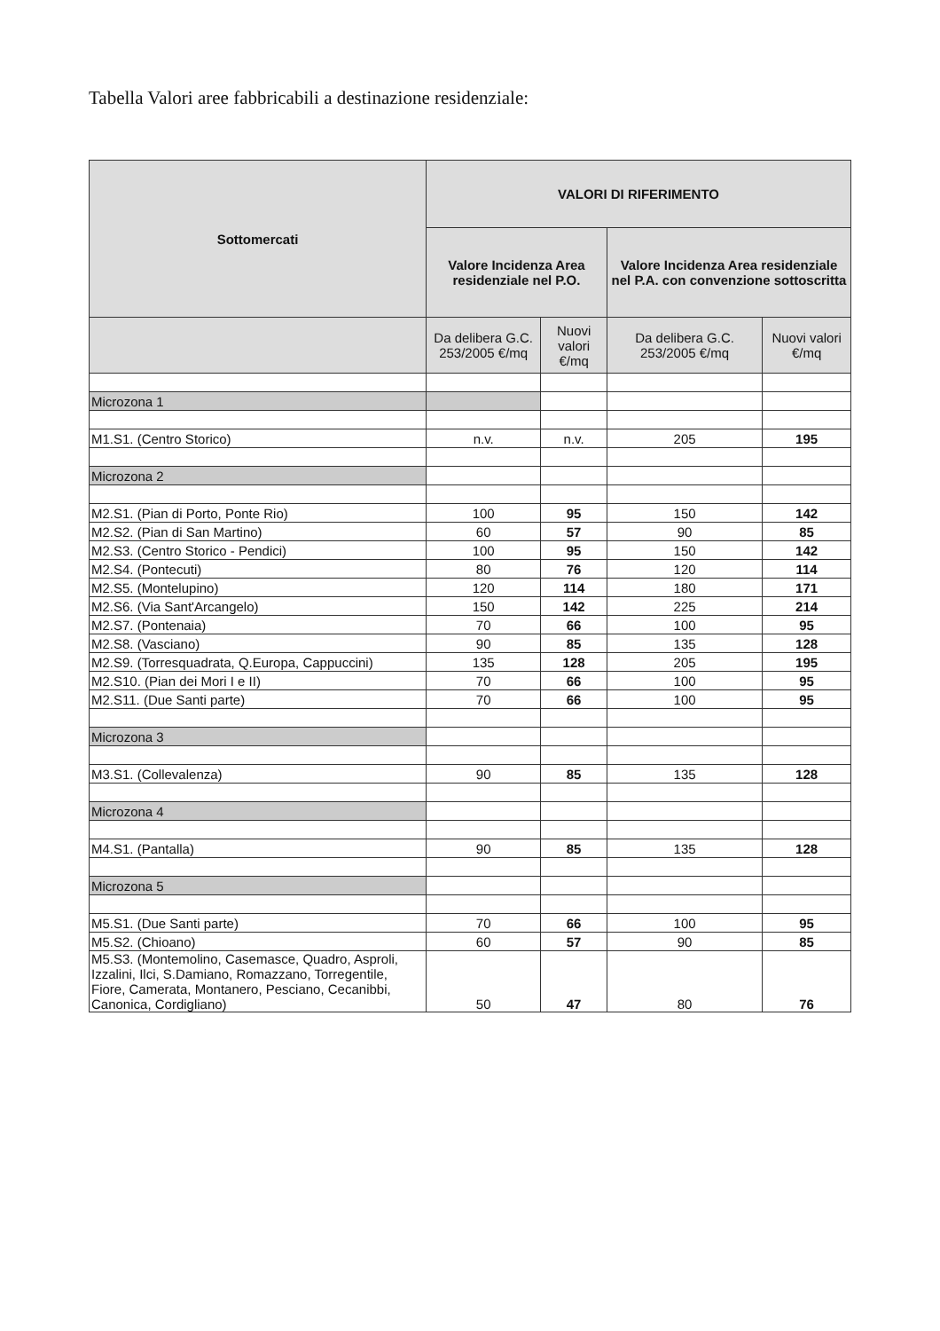Tabella Valori aree fabbricabili a destinazione residenziale:
| Sottomercati | VALORI DI RIFERIMENTO | | | |
| --- | --- | --- | --- | --- |
| | Valore Incidenza Area residenziale nel P.O. | | Valore Incidenza Area residenziale nel P.A. con convenzione sottoscritta | |
| | Da delibera G.C. 253/2005 €/mq | Nuovi valori €/mq | Da delibera G.C. 253/2005 €/mq | Nuovi valori €/mq |
| Microzona 1 | | | | |
| M1.S1. (Centro Storico) | n.v. | n.v. | 205 | 195 |
| Microzona 2 | | | | |
| M2.S1. (Pian di Porto, Ponte Rio) | 100 | 95 | 150 | 142 |
| M2.S2. (Pian di San Martino) | 60 | 57 | 90 | 85 |
| M2.S3. (Centro Storico - Pendici) | 100 | 95 | 150 | 142 |
| M2.S4. (Pontecuti) | 80 | 76 | 120 | 114 |
| M2.S5. (Montelupino) | 120 | 114 | 180 | 171 |
| M2.S6. (Via Sant'Arcangelo) | 150 | 142 | 225 | 214 |
| M2.S7. (Pontenaia) | 70 | 66 | 100 | 95 |
| M2.S8. (Vasciano) | 90 | 85 | 135 | 128 |
| M2.S9. (Torresquadrata, Q.Europa, Cappuccini) | 135 | 128 | 205 | 195 |
| M2.S10. (Pian dei Mori I e II) | 70 | 66 | 100 | 95 |
| M2.S11. (Due Santi parte) | 70 | 66 | 100 | 95 |
| Microzona 3 | | | | |
| M3.S1. (Collevalenza) | 90 | 85 | 135 | 128 |
| Microzona 4 | | | | |
| M4.S1. (Pantalla) | 90 | 85 | 135 | 128 |
| Microzona 5 | | | | |
| M5.S1. (Due Santi parte) | 70 | 66 | 100 | 95 |
| M5.S2. (Chioano) | 60 | 57 | 90 | 85 |
| M5.S3. (Montemolino, Casemasce, Quadro, Asproli, Izzalini, Ilci, S.Damiano, Romazzano, Torregentile, Fiore, Camerata, Montanero, Pesciano, Cecanibbi, Canonica, Cordigliano) | 50 | 47 | 80 | 76 |